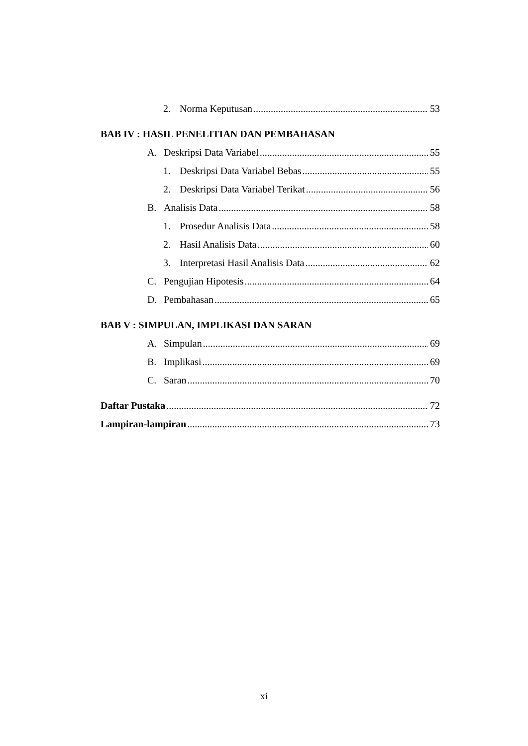2. Norma Keputusan 53
BAB IV : HASIL PENELITIAN DAN PEMBAHASAN
A. Deskripsi Data Variabel 55
1. Deskripsi Data Variabel Bebas 55
2. Deskripsi Data Variabel Terikat 56
B. Analisis Data 58
1. Prosedur Analisis Data 58
2. Hasil Analisis Data 60
3. Interpretasi Hasil Analisis Data 62
C. Pengujian Hipotesis 64
D. Pembahasan 65
BAB V : SIMPULAN, IMPLIKASI DAN SARAN
A. Simpulan 69
B. Implikasi 69
C. Saran 70
Daftar Pustaka 72
Lampiran-lampiran 73
xi